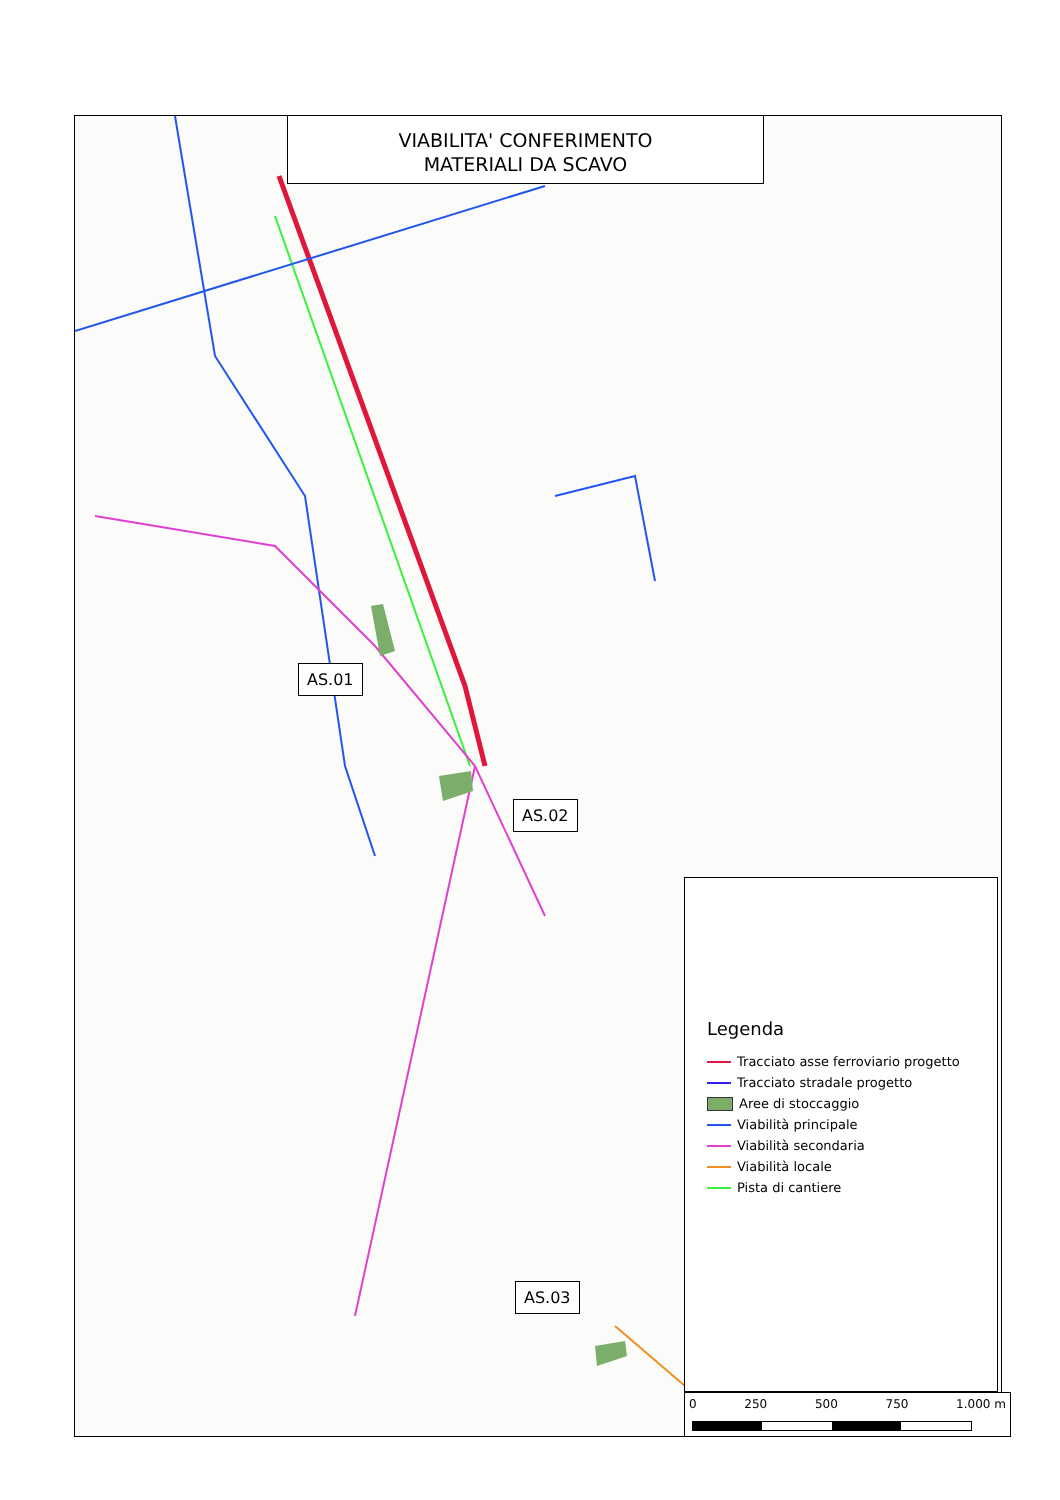VIABILITA' CONFERIMENTO
MATERIALI DA SCAVO
AS.01
AS.02
AS.03
Legenda
Tracciato asse ferroviario progetto
Tracciato stradale progetto
Aree di stoccaggio
Viabilità principale
Viabilità secondaria
Viabilità locale
Pista di cantiere
0 250 500 750 1.000 m